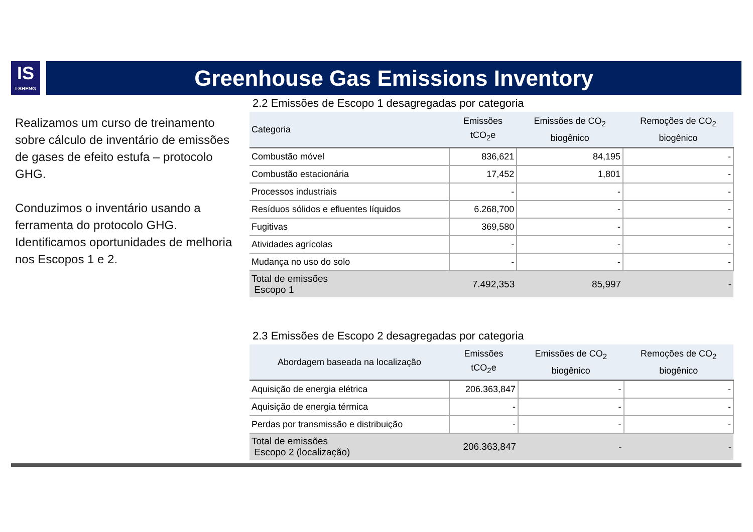IS
I-SHENG
Greenhouse Gas Emissions Inventory
Realizamos um curso de treinamento sobre cálculo de inventário de emissões de gases de efeito estufa – protocolo GHG.
Conduzimos o inventário usando a ferramenta do protocolo GHG. Identificamos oportunidades de melhoria nos Escopos 1 e 2.
2.2 Emissões de Escopo 1 desagregadas por categoria
| Categoria | Emissões tCO<sub>2</sub>e | Emissões de CO<sub>2</sub> biogênico | Remoções de CO<sub>2</sub> biogênico |
| --- | --- | --- | --- |
| Combustão móvel | 836,621 | 84,195 | - |
| Combustão estacionária | 17,452 | 1,801 | - |
| Processos industriais | - | - | - |
| Resíduos sólidos e efluentes líquidos | 6.268,700 | - | - |
| Fugitivas | 369,580 | - | - |
| Atividades agrícolas | - | - | - |
| Mudança no uso do solo | - | - | - |
| Total de emissões Escopo 1 | 7.492,353 | 85,997 | - |
2.3 Emissões de Escopo 2 desagregadas por categoria
| Abordagem baseada na localização | Emissões tCO<sub>2</sub>e | Emissões de CO<sub>2</sub> biogênico | Remoções de CO<sub>2</sub> biogênico |
| --- | --- | --- | --- |
| Aquisição de energia elétrica | 206.363,847 | - | - |
| Aquisição de energia térmica | - | - | - |
| Perdas por transmissão e distribuição | - | - | - |
| Total de emissões Escopo 2 (localização) | 206.363,847 | - | - |